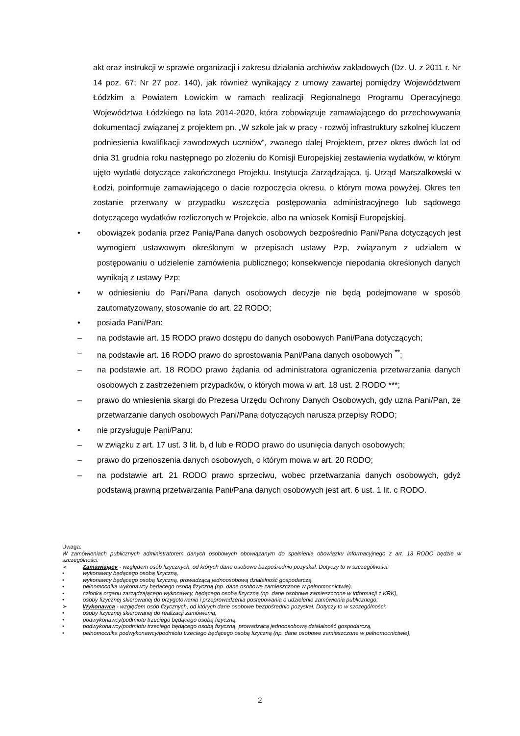akt oraz instrukcji w sprawie organizacji i zakresu działania archiwów zakładowych (Dz. U. z 2011 r. Nr 14 poz. 67; Nr 27 poz. 140), jak również wynikający z umowy zawartej pomiędzy Województwem Łódzkim a Powiatem Łowickim w ramach realizacji Regionalnego Programu Operacyjnego Województwa Łódzkiego na lata 2014-2020, która zobowiązuje zamawiającego do przechowywania dokumentacji związanej z projektem pn. „W szkole jak w pracy - rozwój infrastruktury szkolnej kluczem podniesienia kwalifikacji zawodowych uczniów”, zwanego dalej Projektem, przez okres dwóch lat od dnia 31 grudnia roku następnego po złożeniu do Komisji Europejskiej zestawienia wydatków, w którym ujęto wydatki dotyczące zakończonego Projektu. Instytucja Zarządzająca, tj. Urząd Marszałkowski w Łodzi, poinformuje zamawiającego o dacie rozpoczęcia okresu, o którym mowa powyżej. Okres ten zostanie przerwany w przypadku wszczęcia postępowania administracyjnego lub sądowego dotyczącego wydatków rozliczonych w Projekcie, albo na wniosek Komisji Europejskiej.
• obowiązek podania przez Panią/Pana danych osobowych bezpośrednio Pani/Pana dotyczących jest wymogiem ustawowym określonym w przepisach ustawy Pzp, związanym z udziałem w postępowaniu o udzielenie zamówienia publicznego; konsekwencje niepodania określonych danych wynikają z ustawy Pzp;
• w odniesieniu do Pani/Pana danych osobowych decyzje nie będą podejmowane w sposób zautomatyzowany, stosowanie do art. 22 RODO;
• posiada Pani/Pan:
– na podstawie art. 15 RODO prawo dostępu do danych osobowych Pani/Pana dotyczących;
– na podstawie art. 16 RODO prawo do sprostowania Pani/Pana danych osobowych <sup>**</sup>;
– na podstawie art. 18 RODO prawo żądania od administratora ograniczenia przetwarzania danych osobowych z zastrzeżeniem przypadków, o których mowa w art. 18 ust. 2 RODO ***;
– prawo do wniesienia skargi do Prezesa Urzędu Ochrony Danych Osobowych, gdy uzna Pani/Pan, że przetwarzanie danych osobowych Pani/Pana dotyczących narusza przepisy RODO;
• nie przysługuje Pani/Panu:
– w związku z art. 17 ust. 3 lit. b, d lub e RODO prawo do usunięcia danych osobowych;
– prawo do przenoszenia danych osobowych, o którym mowa w art. 20 RODO;
– na podstawie art. 21 RODO prawo sprzeciwu, wobec przetwarzania danych osobowych, gdyż podstawą prawną przetwarzania Pani/Pana danych osobowych jest art. 6 ust. 1 lit. c RODO.
Uwaga:
W zamówieniach publicznych administratorem danych osobowych obowiązanym do spełnienia obowiązku informacyjnego z art. 13 RODO będzie w szczególności:
➢ Zamawiający - względem osób fizycznych, od których dane osobowe bezpośrednio pozyskał. Dotyczy to w szczególności:
• wykonawcy będącego osobą fizyczną,
• wykonawcy będącego osobą fizyczną, prowadzącą jednoosobową działalność gospodarczą
• pełnomocnika wykonawcy będącego osobą fizyczną (np. dane osobowe zamieszczone w pełnomocnictwie),
• członka organu zarządzającego wykonawcy, będącego osobą fizyczną (np. dane osobowe zamieszczone w informacji z KRK),
• osoby fizycznej skierowanej do przygotowania i przeprowadzenia postępowania o udzielenie zamówienia publicznego;
➢ Wykonawca - względem osób fizycznych, od których dane osobowe bezpośrednio pozyskał. Dotyczy to w szczególności:
• osoby fizycznej skierowanej do realizacji zamówienia,
• podwykonawcy/podmiotu trzeciego będącego osobą fizyczną,
• podwykonawcy/podmiotu trzeciego będącego osobą fizyczną, prowadzącą jednoosobową działalność gospodarczą,
• pełnomocnika podwykonawcy/podmiotu trzeciego będącego osobą fizyczną (np. dane osobowe zamieszczone w pełnomocnictwie),
2